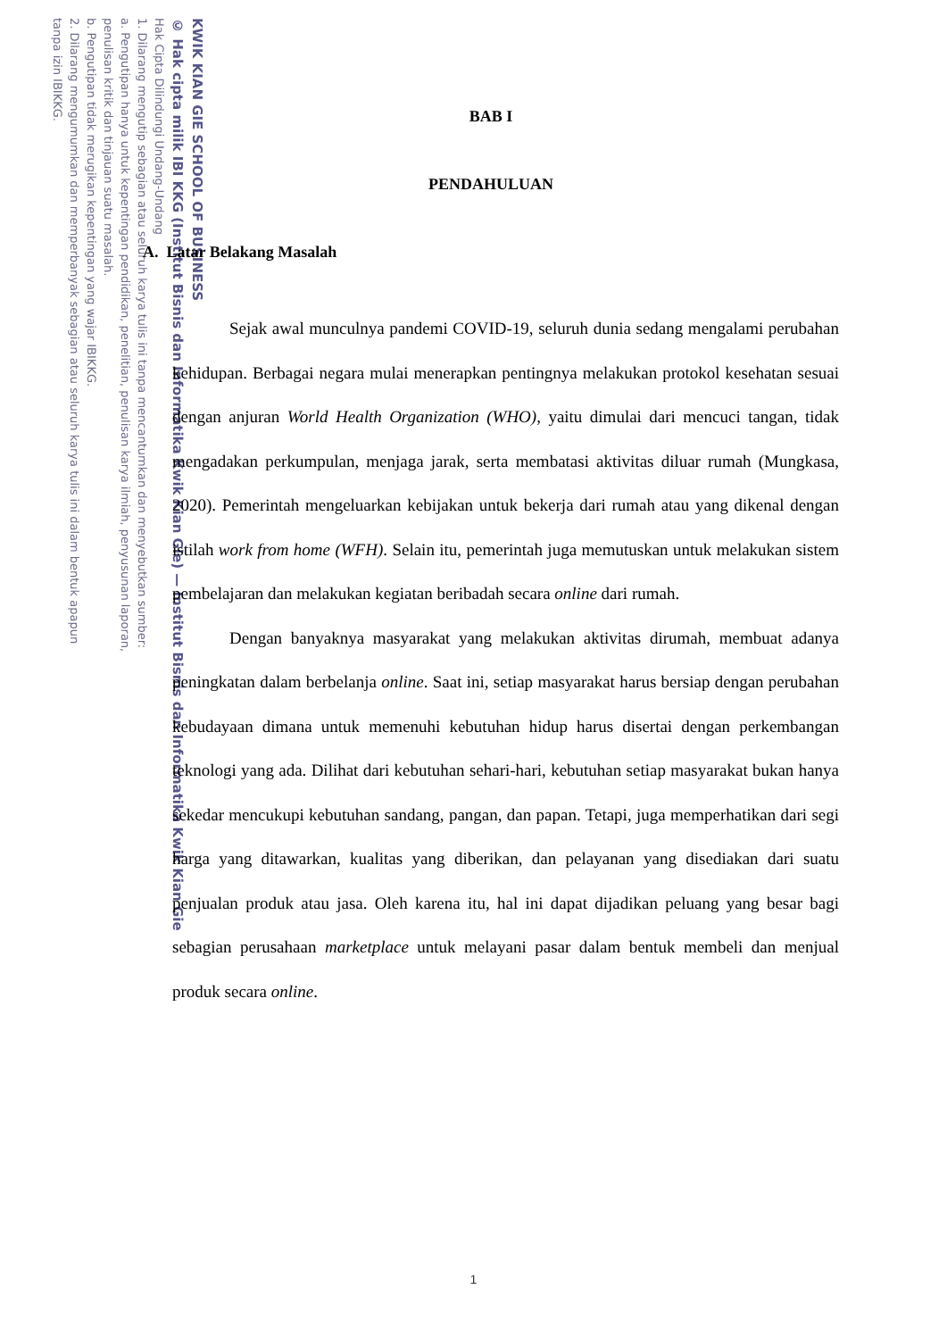KWIK KIAN GIE SCHOOL OF BUSINESS
© Hak cipta milik IBI KKG (Institut Bisnis dan Informatika Kwik Kian Gie) — Institut Bisnis dan Informatika Kwik Kian Gie
Hak Cipta Dilindungi Undang-Undang
1. Dilarang mengutip sebagian atau seluruh karya tulis ini tanpa mencantumkan dan menyebutkan sumber:
a. Pengutipan hanya untuk kepentingan pendidikan, penelitian, penulisan karya ilmiah, penyusunan laporan,
penulisan kritik dan tinjauan suatu masalah.
b. Pengutipan tidak merugikan kepentingan yang wajar IBIKKG.
2. Dilarang mengumumkan dan memperbanyak sebagian atau seluruh karya tulis ini dalam bentuk apapun
tanpa izin IBIKKG.
BAB I
PENDAHULUAN
A. Latar Belakang Masalah
Sejak awal munculnya pandemi COVID-19, seluruh dunia sedang mengalami perubahan kehidupan. Berbagai negara mulai menerapkan pentingnya melakukan protokol kesehatan sesuai dengan anjuran World Health Organization (WHO), yaitu dimulai dari mencuci tangan, tidak mengadakan perkumpulan, menjaga jarak, serta membatasi aktivitas diluar rumah (Mungkasa, 2020). Pemerintah mengeluarkan kebijakan untuk bekerja dari rumah atau yang dikenal dengan istilah work from home (WFH). Selain itu, pemerintah juga memutuskan untuk melakukan sistem pembelajaran dan melakukan kegiatan beribadah secara online dari rumah.
Dengan banyaknya masyarakat yang melakukan aktivitas dirumah, membuat adanya peningkatan dalam berbelanja online. Saat ini, setiap masyarakat harus bersiap dengan perubahan kebudayaan dimana untuk memenuhi kebutuhan hidup harus disertai dengan perkembangan teknologi yang ada. Dilihat dari kebutuhan sehari-hari, kebutuhan setiap masyarakat bukan hanya sekedar mencukupi kebutuhan sandang, pangan, dan papan. Tetapi, juga memperhatikan dari segi harga yang ditawarkan, kualitas yang diberikan, dan pelayanan yang disediakan dari suatu penjualan produk atau jasa. Oleh karena itu, hal ini dapat dijadikan peluang yang besar bagi sebagian perusahaan marketplace untuk melayani pasar dalam bentuk membeli dan menjual produk secara online.
1